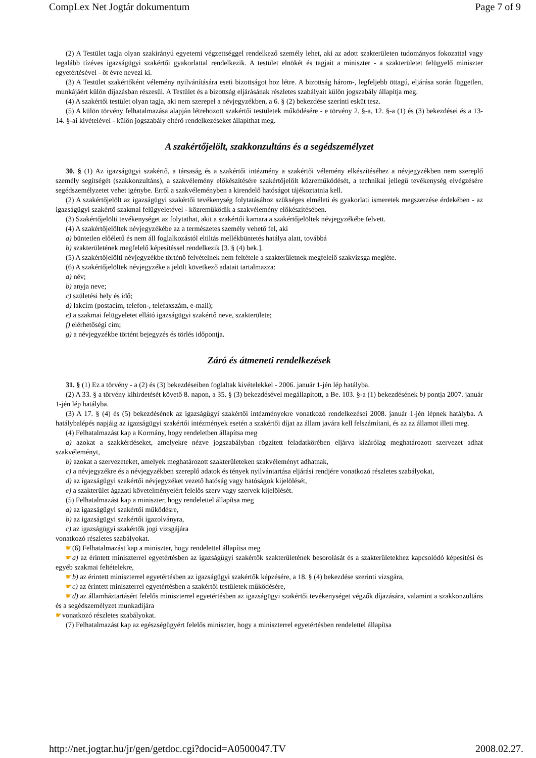CompLex Net Jogtár dokumentum Page 7 of 9
(2) A Testület tagja olyan szakirányú egyetemi végzettséggel rendelkező személy lehet, aki az adott szakterületen tudományos fokozattal vagy legalább tízéves igazságügyi szakértői gyakorlattal rendelkezik. A testület elnökét és tagjait a miniszter - a szakterületet felügyelő miniszter egyetértésével - öt évre nevezi ki.
(3) A Testület szakértőként vélemény nyilvánítására eseti bizottságot hoz létre. A bizottság három-, legfeljebb öttagú, eljárása során független, munkájáért külön díjazásban részesül. A Testület és a bizottság eljárásának részletes szabályait külön jogszabály állapítja meg.
(4) A szakértői testület olyan tagja, aki nem szerepel a névjegyzékben, a 6. § (2) bekezdése szerinti esküt tesz.
(5) A külön törvény felhatalmazása alapján létrehozott szakértői testületek működésére - e törvény 2. §-a, 12. §-a (1) és (3) bekezdései és a 13-14. §-ai kivételével - külön jogszabály eltérő rendelkezéseket állapíthat meg.
A szakértőjelölt, szakkonzultáns és a segédszemélyzet
30. § (1) Az igazságügyi szakértő, a társaság és a szakértői intézmény a szakértői vélemény elkészítéséhez a névjegyzékben nem szereplő személy segítségét (szakkonzultáns), a szakvélemény előkészítésére szakértőjelölt közreműködését, a technikai jellegű tevékenység elvégzésére segédszemélyzetet vehet igénybe. Erről a szakvéleményben a kirendelő hatóságot tájékoztatnia kell.
(2) A szakértőjelölt az igazságügyi szakértői tevékenység folytatásához szükséges elméleti és gyakorlati ismeretek megszerzése érdekében - az igazságügyi szakértő szakmai felügyeletével - közreműködik a szakvélemény előkészítésében.
(3) Szakértőjelölti tevékenységet az folytathat, akit a szakértői kamara a szakértőjelöltek névjegyzékébe felvett.
(4) A szakértőjelöltek névjegyzékébe az a természetes személy vehető fel, aki
a) büntetlen előéletű és nem áll foglalkozástól eltiltás mellékbüntetés hatálya alatt, továbbá
b) szakterületének megfelelő képesítéssel rendelkezik [3. § (4) bek.].
(5) A szakértőjelölti névjegyzékbe történő felvételnek nem feltétele a szakterületnek megfelelő szakvizsga megléte.
(6) A szakértőjelöltek névjegyzéke a jelölt következő adatait tartalmazza:
a) név;
b) anyja neve;
c) születési hely és idő;
d) lakcím (postacím, telefon-, telefaxszám, e-mail);
e) a szakmai felügyeletet ellátó igazságügyi szakértő neve, szakterülete;
f) elérhetőségi cím;
g) a névjegyzékbe történt bejegyzés és törlés időpontja.
Záró és átmeneti rendelkezések
31. § (1) Ez a törvény - a (2) és (3) bekezdéseiben foglaltak kivételekkel - 2006. január 1-jén lép hatályba.
(2) A 33. § a törvény kihirdetését követő 8. napon, a 35. § (3) bekezdésével megállapított, a Be. 103. §-a (1) bekezdésének b) pontja 2007. január 1-jén lép hatályba.
(3) A 17. § (4) és (5) bekezdésének az igazságügyi szakértői intézményekre vonatkozó rendelkezései 2008. január 1-jén lépnek hatályba. A hatálybalépés napjáig az igazságügyi szakértői intézmények esetén a szakértői díjat az állam javára kell felszámítani, és az az államot illeti meg.
(4) Felhatalmazást kap a Kormány, hogy rendeletben állapítsa meg
a) azokat a szakkérdéseket, amelyekre nézve jogszabályban rögzített feladatkörében eljárva kizárólag meghatározott szervezet adhat szakvéleményt,
b) azokat a szervezeteket, amelyek meghatározott szakterületeken szakvéleményt adhatnak,
c) a névjegyzékre és a névjegyzékben szereplő adatok és tények nyilvántartása eljárási rendjére vonatkozó részletes szabályokat,
d) az igazságügyi szakértői névjegyzéket vezető hatóság vagy hatóságok kijelölését,
e) a szakterület ágazati követelményeiért felelős szerv vagy szervek kijelölését.
(5) Felhatalmazást kap a miniszter, hogy rendelettel állapítsa meg
a) az igazságügyi szakértői működésre,
b) az igazságügyi szakértői igazolványra,
c) az igazságügyi szakértők jogi vizsgájára
vonatkozó részletes szabályokat.
☛(6) Felhatalmazást kap a miniszter, hogy rendelettel állapítsa meg
☛a) az érintett miniszterrel egyetértésben az igazságügyi szakértők szakterületének besorolását és a szakterületekhez kapcsolódó képesítési és egyéb szakmai feltételekre,
☛b) az érintett miniszterrel egyetértésben az igazságügyi szakértők képzésére, a 18. § (4) bekezdése szerinti vizsgára,
☛c) az érintett miniszterrel egyetértésben a szakértői testületek működésére,
☛d) az államháztartásért felelős miniszterrel egyetértésben az igazságügyi szakértői tevékenységet végzők díjazására, valamint a szakkonzultáns és a segédszemélyzet munkadíjára
☛vonatkozó részletes szabályokat.
(7) Felhatalmazást kap az egészségügyért felelős miniszter, hogy a miniszterrel egyetértésben rendelettel állapítsa
http://net.jogtar.hu/jr/gen/getdoc.cgi?docid=A0500047.TV 2008.02.27.